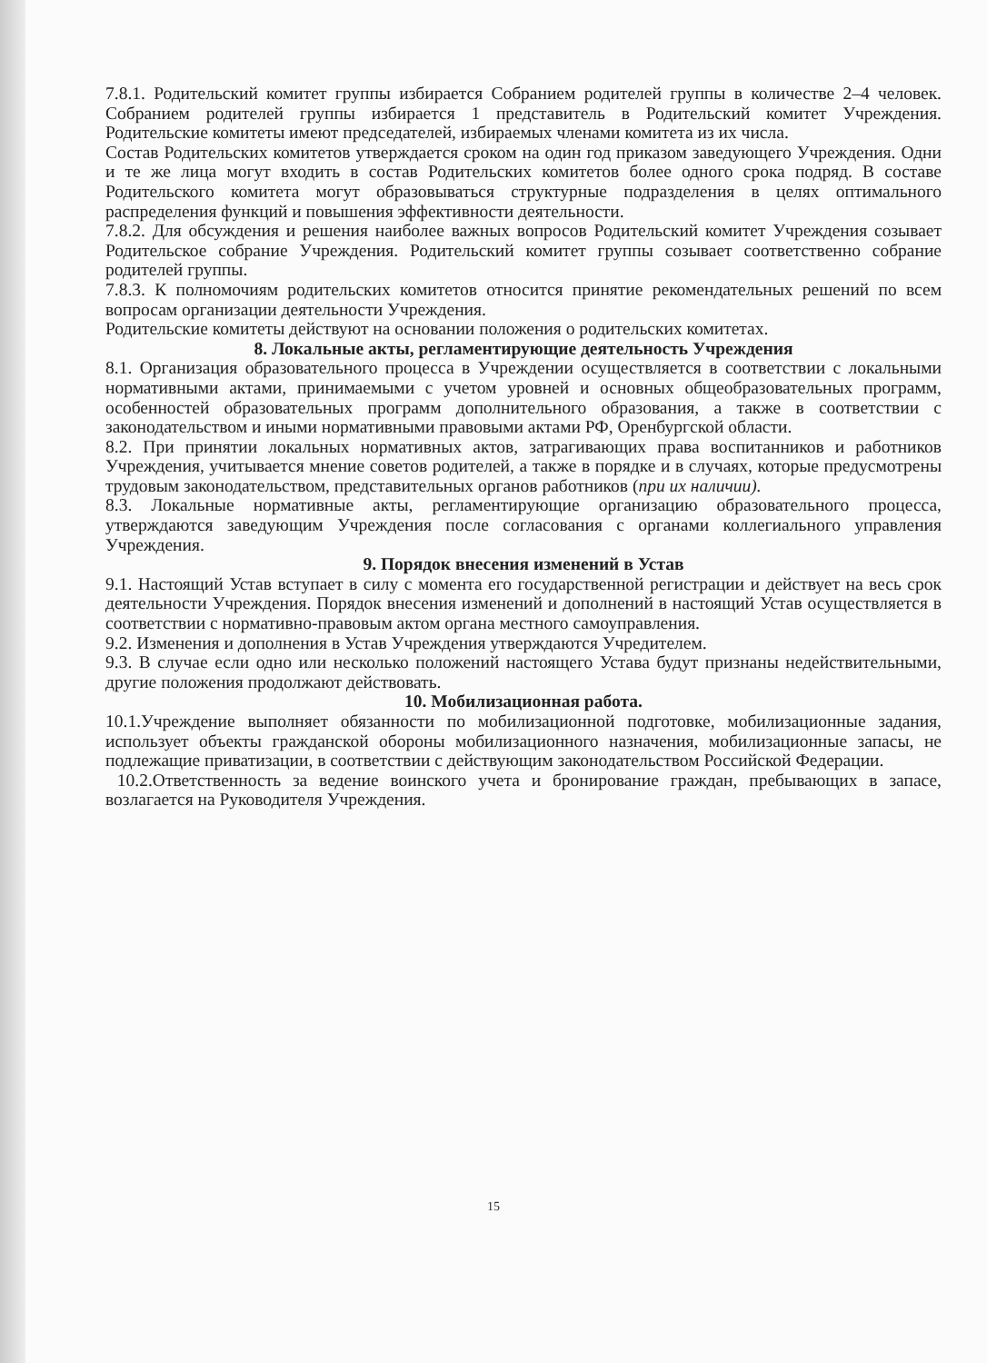7.8.1. Родительский комитет группы избирается Собранием родителей группы в количестве 2–4 человек. Собранием родителей группы избирается 1 представитель в Родительский комитет Учреждения. Родительские комитеты имеют председателей, избираемых членами комитета из их числа.
Состав Родительских комитетов утверждается сроком на один год приказом заведующего Учреждения. Одни и те же лица могут входить в состав Родительских комитетов более одного срока подряд. В составе Родительского комитета могут образовываться структурные подразделения в целях оптимального распределения функций и повышения эффективности деятельности.
7.8.2. Для обсуждения и решения наиболее важных вопросов Родительский комитет Учреждения созывает Родительское собрание Учреждения. Родительский комитет группы созывает соответственно собрание родителей группы.
7.8.3. К полномочиям родительских комитетов относится принятие рекомендательных решений по всем вопросам организации деятельности Учреждения.
Родительские комитеты действуют на основании положения о родительских комитетах.
8. Локальные акты, регламентирующие деятельность Учреждения
8.1. Организация образовательного процесса в Учреждении осуществляется в соответствии с локальными нормативными актами, принимаемыми с учетом уровней и основных общеобразовательных программ, особенностей образовательных программ дополнительного образования, а также в соответствии с законодательством и иными нормативными правовыми актами РФ, Оренбургской области.
8.2. При принятии локальных нормативных актов, затрагивающих права воспитанников и работников Учреждения, учитывается мнение советов родителей, а также в порядке и в случаях, которые предусмотрены трудовым законодательством, представительных органов работников (при их наличии).
8.3. Локальные нормативные акты, регламентирующие организацию образовательного процесса, утверждаются заведующим Учреждения после согласования с органами коллегиального управления Учреждения.
9. Порядок внесения изменений в Устав
9.1. Настоящий Устав вступает в силу с момента его государственной регистрации и действует на весь срок деятельности Учреждения. Порядок внесения изменений и дополнений в настоящий Устав осуществляется в соответствии с нормативно-правовым актом органа местного самоуправления.
9.2. Изменения и дополнения в Устав Учреждения утверждаются Учредителем.
9.3. В случае если одно или несколько положений настоящего Устава будут признаны недействительными, другие положения продолжают действовать.
10. Мобилизационная работа.
10.1.Учреждение выполняет обязанности по мобилизационной подготовке, мобилизационные задания, использует объекты гражданской обороны мобилизационного назначения, мобилизационные запасы, не подлежащие приватизации, в соответствии с действующим законодательством Российской Федерации.
10.2.Ответственность за ведение воинского учета и бронирование граждан, пребывающих в запасе, возлагается на Руководителя Учреждения.
15